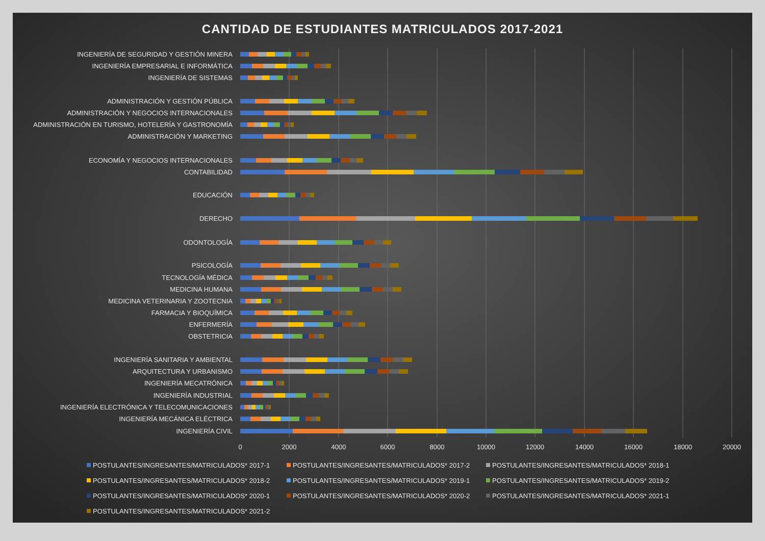CANTIDAD DE ESTUDIANTES MATRICULADOS 2017-2021
INGENIERÍA DE SEGURIDAD Y GESTIÓN MINERA
INGENIERÍA EMPRESARIAL E INFORMÁTICA
INGENIERÍA DE SISTEMAS
ADMINISTRACIÓN Y GESTIÓN PÚBLICA
ADMINISTRACIÓN Y NEGOCIOS INTERNACIONALES
ADMINISTRACIÓN EN TURISMO, HOTELERÍA Y GASTRONOMÍA
ADMINISTRACIÓN Y MARKETING
ECONOMÍA Y NEGOCIOS INTERNACIONALES
CONTABILIDAD
EDUCACIÓN
DERECHO
ODONTOLOGÍA
PSICOLOGÍA
TECNOLOGÍA MÉDICA
MEDICINA HUMANA
MEDICINA VETERINARIA Y ZOOTECNIA
FARMACIA Y BIOQUÍMICA
ENFERMERÍA
OBSTETRICIA
INGENIERÍA SANITARIA Y AMBIENTAL
ARQUITECTURA Y URBANISMO
INGENIERÍA MECATRÓNICA
INGENIERÍA INDUSTRIAL
INGENIERÍA ELECTRÓNICA Y TELECOMUNICACIONES
INGENIERÍA MECÁNICA ELÉCTRICA
INGENIERÍA CIVIL
0
2000
4000
6000
8000
10000
12000
14000
16000
18000
20000
POSTULANTES/INGRESANTES/MATRICULADOS* 2017-1
POSTULANTES/INGRESANTES/MATRICULADOS* 2017-2
POSTULANTES/INGRESANTES/MATRICULADOS* 2018-1
POSTULANTES/INGRESANTES/MATRICULADOS* 2018-2
POSTULANTES/INGRESANTES/MATRICULADOS* 2019-1
POSTULANTES/INGRESANTES/MATRICULADOS* 2019-2
POSTULANTES/INGRESANTES/MATRICULADOS* 2020-1
POSTULANTES/INGRESANTES/MATRICULADOS* 2020-2
POSTULANTES/INGRESANTES/MATRICULADOS* 2021-1
POSTULANTES/INGRESANTES/MATRICULADOS* 2021-2